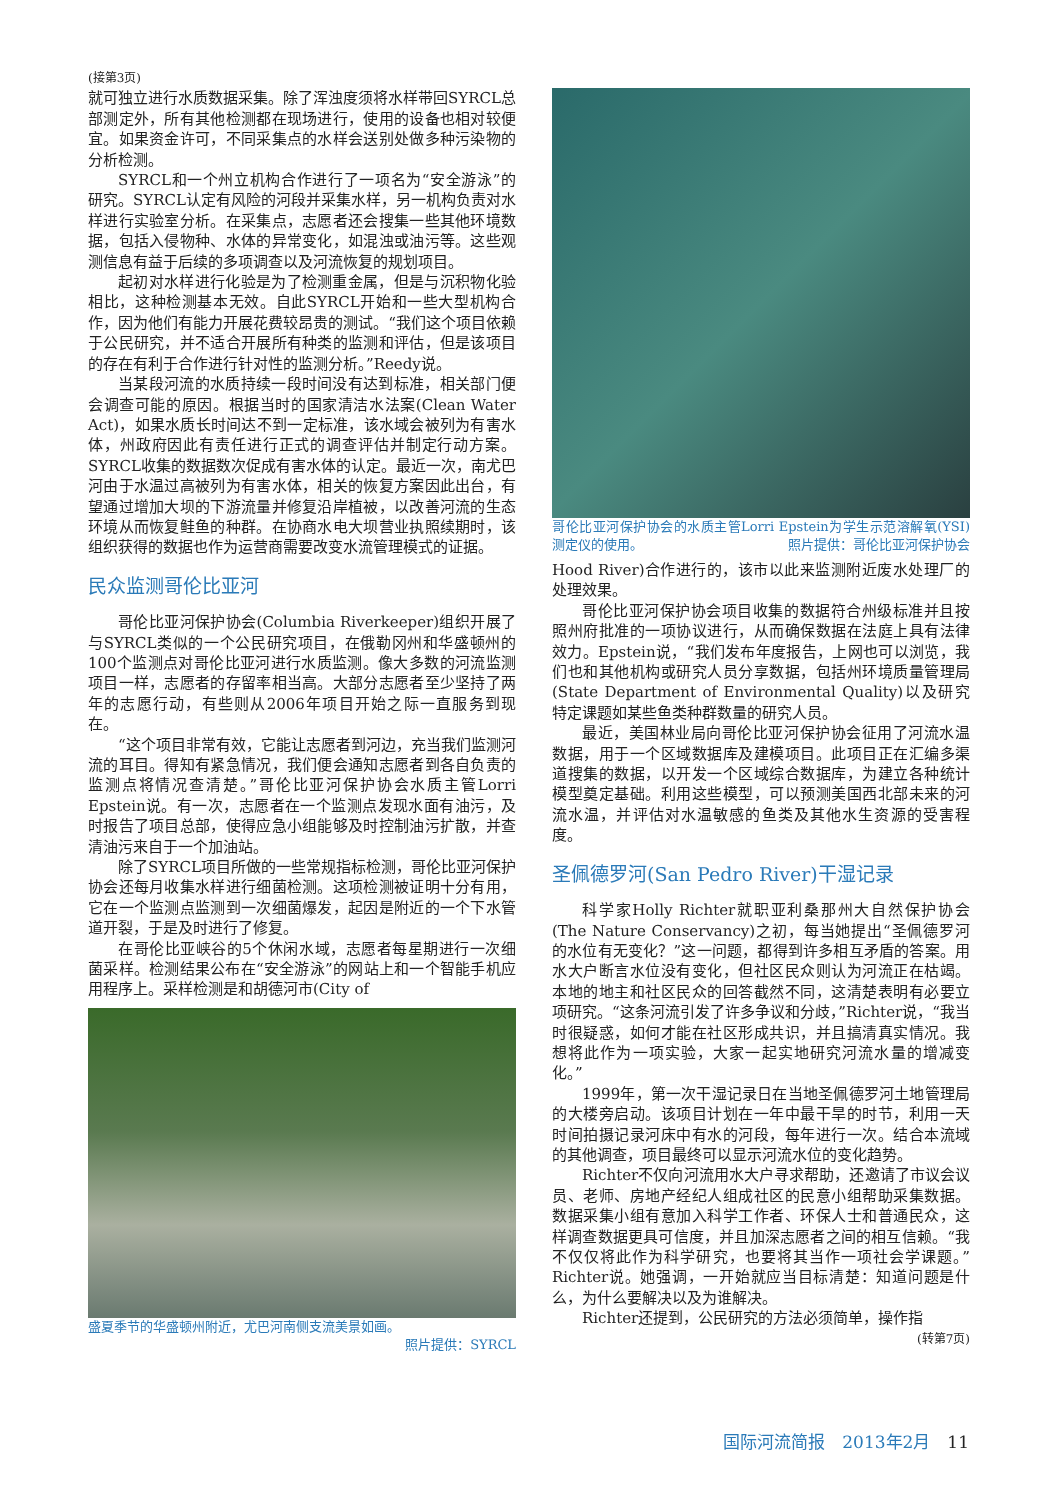(接第3页)
就可独立进行水质数据采集。除了浑浊度须将水样带回SYRCL总部测定外，所有其他检测都在现场进行，使用的设备也相对较便宜。如果资金许可，不同采集点的水样会送别处做多种污染物的分析检测。
SYRCL和一个州立机构合作进行了一项名为“安全游泳”的研究。SYRCL认定有风险的河段并采集水样，另一机构负责对水样进行实验室分析。在采集点，志愿者还会搜集一些其他环境数据，包括入侵物种、水体的异常变化，如混浊或油污等。这些观测信息有益于后续的多项调查以及河流恢复的规划项目。
起初对水样进行化验是为了检测重金属，但是与沉积物化验相比，这种检测基本无效。自此SYRCL开始和一些大型机构合作，因为他们有能力开展花费较昂贵的测试。“我们这个项目依赖于公民研究，并不适合开展所有种类的监测和评估，但是该项目的存在有利于合作进行针对性的监测分析。”Reedy说。
当某段河流的水质持续一段时间没有达到标准，相关部门便会调查可能的原因。根据当时的国家清洁水法案(Clean Water Act)，如果水质长时间达不到一定标准，该水域会被列为有害水体，州政府因此有责任进行正式的调查评估并制定行动方案。SYRCL收集的数据数次促成有害水体的认定。最近一次，南尤巴河由于水温过高被列为有害水体，相关的恢复方案因此出台，有望通过增加大坝的下游流量并修复沿岸植被，以改善河流的生态环境从而恢复鲑鱼的种群。在协商水电大坝营业执照续期时，该组织获得的数据也作为运营商需要改变水流管理模式的证据。
民众监测哥伦比亚河
哥伦比亚河保护协会(Columbia Riverkeeper)组织开展了与SYRCL类似的一个公民研究项目，在俄勒冈州和华盛顿州的100个监测点对哥伦比亚河进行水质监测。像大多数的河流监测项目一样，志愿者的存留率相当高。大部分志愿者至少坚持了两年的志愿行动，有些则从2006年项目开始之际一直服务到现在。
“这个项目非常有效，它能让志愿者到河边，充当我们监测河流的耳目。得知有紧急情况，我们便会通知志愿者到各自负责的监测点将情况查清楚。”哥伦比亚河保护协会水质主管Lorri Epstein说。有一次，志愿者在一个监测点发现水面有油污，及时报告了项目总部，使得应急小组能够及时控制油污扩散，并查清油污来自于一个加油站。
除了SYRCL项目所做的一些常规指标检测，哥伦比亚河保护协会还每月收集水样进行细菌检测。这项检测被证明十分有用，它在一个监测点监测到一次细菌爆发，起因是附近的一个下水管道开裂，于是及时进行了修复。
在哥伦比亚峡谷的5个休闲水域，志愿者每星期进行一次细菌采样。检测结果公布在“安全游泳”的网站上和一个智能手机应用程序上。采样检测是和胡德河市(City of
盛夏季节的华盛顿州附近，尤巴河南侧支流美景如画。
照片提供：SYRCL
哥伦比亚河保护协会的水质主管Lorri Epstein为学生示范溶解氧(YSI)测定仪的使用。 照片提供：哥伦比亚河保护协会
Hood River)合作进行的，该市以此来监测附近废水处理厂的处理效果。
哥伦比亚河保护协会项目收集的数据符合州级标准并且按照州府批准的一项协议进行，从而确保数据在法庭上具有法律效力。Epstein说，“我们发布年度报告，上网也可以浏览，我们也和其他机构或研究人员分享数据，包括州环境质量管理局(State Department of Environmental Quality)以及研究特定课题如某些鱼类种群数量的研究人员。
最近，美国林业局向哥伦比亚河保护协会征用了河流水温数据，用于一个区域数据库及建模项目。此项目正在汇编多渠道搜集的数据，以开发一个区域综合数据库，为建立各种统计模型奠定基础。利用这些模型，可以预测美国西北部未来的河流水温，并评估对水温敏感的鱼类及其他水生资源的受害程度。
圣佩德罗河(San Pedro River)干湿记录
科学家Holly Richter就职亚利桑那州大自然保护协会(The Nature Conservancy)之初，每当她提出“圣佩德罗河的水位有无变化？”这一问题，都得到许多相互矛盾的答案。用水大户断言水位没有变化，但社区民众则认为河流正在枯竭。本地的地主和社区民众的回答截然不同，这清楚表明有必要立项研究。“这条河流引发了许多争议和分歧，”Richter说，“我当时很疑惑，如何才能在社区形成共识，并且搞清真实情况。我想将此作为一项实验，大家一起实地研究河流水量的增减变化。”
1999年，第一次干湿记录日在当地圣佩德罗河土地管理局的大楼旁启动。该项目计划在一年中最干旱的时节，利用一天时间拍摄记录河床中有水的河段，每年进行一次。结合本流域的其他调查，项目最终可以显示河流水位的变化趋势。
Richter不仅向河流用水大户寻求帮助，还邀请了市议会议员、老师、房地产经纪人组成社区的民意小组帮助采集数据。数据采集小组有意加入科学工作者、环保人士和普通民众，这样调查数据更具可信度，并且加深志愿者之间的相互信赖。“我不仅仅将此作为科学研究，也要将其当作一项社会学课题。”Richter说。她强调，一开始就应当目标清楚：知道问题是什么，为什么要解决以及为谁解决。
Richter还提到，公民研究的方法必须简单，操作指
(转第7页)
国际河流简报　2013年2月　11